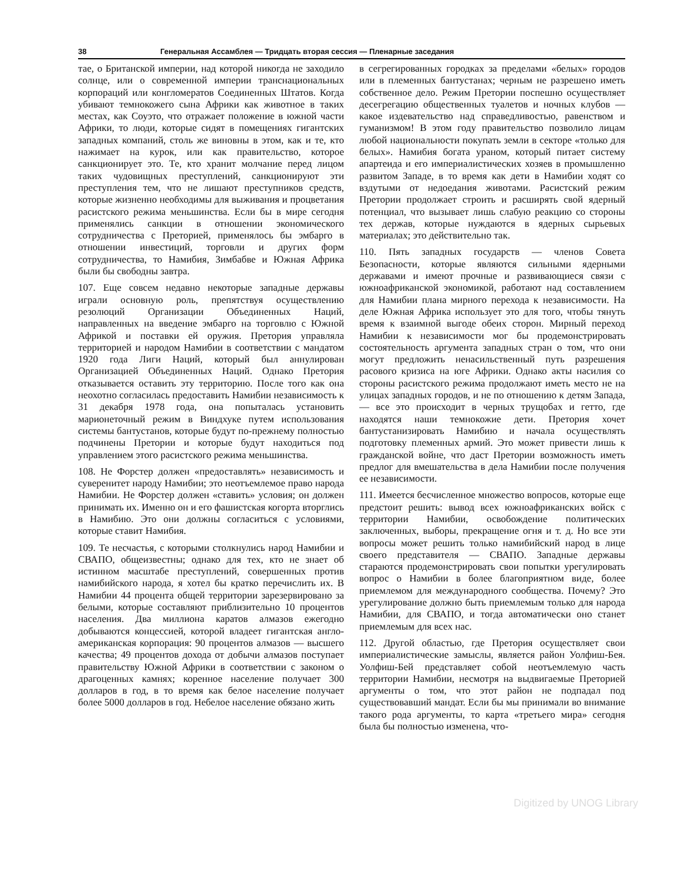38 Генеральная Ассамблея — Тридцать вторая сессия — Пленарные заседания
тае, о Британской империи, над которой никогда не заходило солнце, или о современной империи транснациональных корпораций или конгломератов Соединенных Штатов. Когда убивают темнокожего сына Африки как животное в таких местах, как Соуэто, что отражает положение в южной части Африки, то люди, которые сидят в помещениях гигантских западных компаний, столь же виновны в этом, как и те, кто нажимает на курок, или как правительство, которое санкционирует это. Те, кто хранит молчание перед лицом таких чудовищных преступлений, санкционируют эти преступления тем, что не лишают преступников средств, которые жизненно необходимы для выживания и процветания расистского режима меньшинства. Если бы в мире сегодня применялись санкции в отношении экономического сотрудничества с Преторией, применялось бы эмбарго в отношении инвестиций, торговли и других форм сотрудничества, то Намибия, Зимбабве и Южная Африка были бы свободны завтра.
107. Еще совсем недавно некоторые западные державы играли основную роль, препятствуя осуществлению резолюций Организации Объединенных Наций, направленных на введение эмбарго на торговлю с Южной Африкой и поставки ей оружия. Претория управляла территорией и народом Намибии в соответствии с мандатом 1920 года Лиги Наций, который был аннулирован Организацией Объединенных Наций. Однако Претория отказывается оставить эту территорию. После того как она неохотно согласилась предоставить Намибии независимость к 31 декабря 1978 года, она попыталась установить марионеточный режим в Виндхуке путем использования системы бантустанов, которые будут по-прежнему полностью подчинены Претории и которые будут находиться под управлением этого расистского режима меньшинства.
108. Не Форстер должен «предоставлять» независимость и суверенитет народу Намибии; это неотъемлемое право народа Намибии. Не Форстер должен «ставить» условия; он должен принимать их. Именно он и его фашистская когорта вторглись в Намибию. Это они должны согласиться с условиями, которые ставит Намибия.
109. Те несчастья, с которыми столкнулись народ Намибии и СВАПО, общеизвестны; однако для тех, кто не знает об истинном масштабе преступлений, совершенных против намибийского народа, я хотел бы кратко перечислить их. В Намибии 44 процента общей территории зарезервировано за белыми, которые составляют приблизительно 10 процентов населения. Два миллиона каратов алмазов ежегодно добываются концессией, которой владеет гигантская англо-американская корпорация: 90 процентов алмазов — высшего качества; 49 процентов дохода от добычи алмазов поступает правительству Южной Африки в соответствии с законом о драгоценных камнях; коренное население получает 300 долларов в год, в то время как белое население получает более 5000 долларов в год. Небелое население обязано жить
в сегрегированных городках за пределами «белых» городов или в племенных бантустанах; черным не разрешено иметь собственное дело. Режим Претории поспешно осуществляет десегрегацию общественных туалетов и ночных клубов — какое издевательство над справедливостью, равенством и гуманизмом! В этом году правительство позволило лицам любой национальности покупать земли в секторе «только для белых». Намибия богата ураном, который питает систему апартеида и его империалистических хозяев в промышленно развитом Западе, в то время как дети в Намибии ходят со вздутыми от недоедания животами. Расистский режим Претории продолжает строить и расширять свой ядерный потенциал, что вызывает лишь слабую реакцию со стороны тех держав, которые нуждаются в ядерных сырьевых материалах; это действительно так.
110. Пять западных государств — членов Совета Безопасности, которые являются сильными ядерными державами и имеют прочные и развивающиеся связи с южноафриканской экономикой, работают над составлением для Намибии плана мирного перехода к независимости. На деле Южная Африка использует это для того, чтобы тянуть время к взаимной выгоде обеих сторон. Мирный переход Намибии к независимости мог бы продемонстрировать состоятельность аргумента западных стран о том, что они могут предложить ненасильственный путь разрешения расового кризиса на юге Африки. Однако акты насилия со стороны расистского режима продолжают иметь место не на улицах западных городов, и не по отношению к детям Запада,— все это происходит в черных трущобах и гетто, где находятся наши темнокожие дети. Претория хочет бантустанизировать Намибию и начала осуществлять подготовку племенных армий. Это может привести лишь к гражданской войне, что даст Претории возможность иметь предлог для вмешательства в дела Намибии после получения ее независимости.
111. Имеется бесчисленное множество вопросов, которые еще предстоит решить: вывод всех южноафриканских войск с территории Намибии, освобождение политических заключенных, выборы, прекращение огня и т. д. Но все эти вопросы может решить только намибийский народ в лице своего представителя — СВАПО. Западные державы стараются продемонстрировать свои попытки урегулировать вопрос о Намибии в более благоприятном виде, более приемлемом для международного сообщества. Почему? Это урегулирование должно быть приемлемым только для народа Намибии, для СВАПО, и тогда автоматически оно станет приемлемым для всех нас.
112. Другой областью, где Претория осуществляет свои империалистические замыслы, является район Уолфиш-Бея. Уолфиш-Бей представляет собой неотъемлемую часть территории Намибии, несмотря на выдвигаемые Преторией аргументы о том, что этот район не подпадал под существовавший мандат. Если бы мы принимали во внимание такого рода аргументы, то карта «третьего мира» сегодня была бы полностью изменена, что-
Digitized by UNOG Library